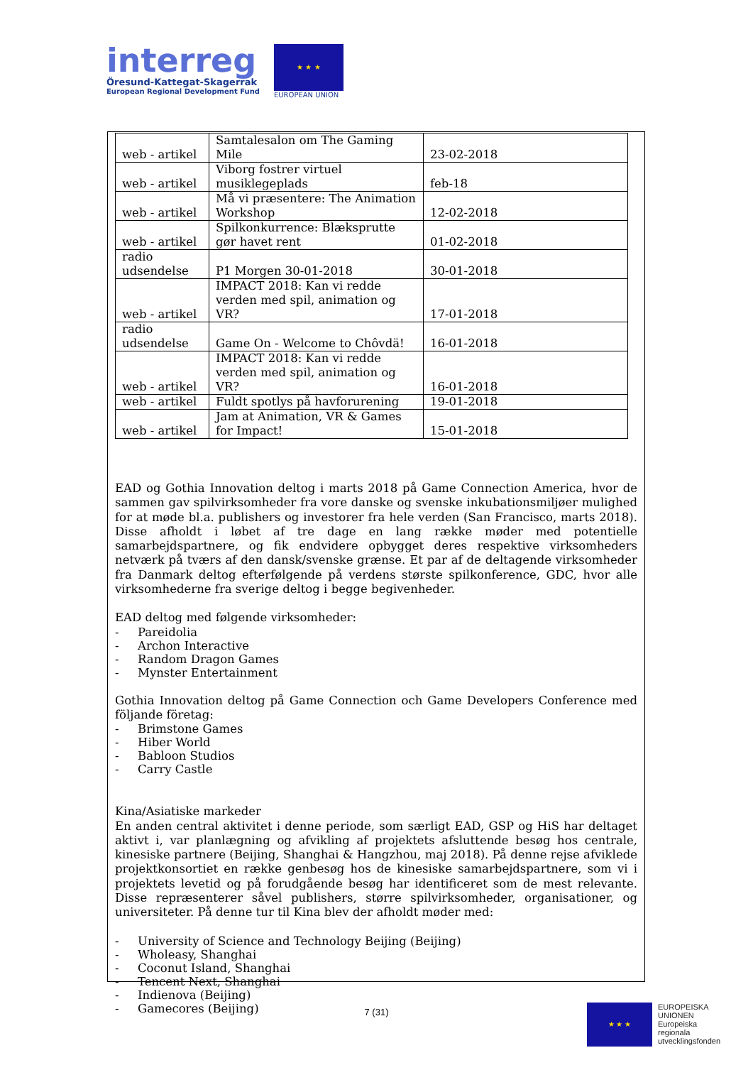interreg
Öresund-Kattegat-Skagerrak
European Regional Development Fund
★ ★ ★
EUROPEAN UNION
| web - artikel | Samtalesalon om The Gaming Mile | 23-02-2018 |
| web - artikel | Viborg fostrer virtuel musiklegeplads | feb-18 |
| web - artikel | Må vi præsentere: The Animation Workshop | 12-02-2018 |
| web - artikel | Spilkonkurrence: Blæksprutte gør havet rent | 01-02-2018 |
| radio udsendelse | P1 Morgen 30-01-2018 | 30-01-2018 |
| web - artikel | IMPACT 2018: Kan vi redde verden med spil, animation og VR? | 17-01-2018 |
| radio udsendelse | Game On - Welcome to Chôvdä! | 16-01-2018 |
| web - artikel | IMPACT 2018: Kan vi redde verden med spil, animation og VR? | 16-01-2018 |
| web - artikel | Fuldt spotlys på havforurening | 19-01-2018 |
| web - artikel | Jam at Animation, VR & Games for Impact! | 15-01-2018 |
EAD og Gothia Innovation deltog i marts 2018 på Game Connection America, hvor de sammen gav spilvirksomheder fra vore danske og svenske inkubationsmiljøer mulighed for at møde bl.a. publishers og investorer fra hele verden (San Francisco, marts 2018). Disse afholdt i løbet af tre dage en lang række møder med potentielle samarbejdspartnere, og fik endvidere opbygget deres respektive virksomheders netværk på tværs af den dansk/svenske grænse. Et par af de deltagende virksomheder fra Danmark deltog efterfølgende på verdens største spilkonference, GDC, hvor alle virksomhederne fra sverige deltog i begge begivenheder.
EAD deltog med følgende virksomheder:
- Pareidolia
- Archon Interactive
- Random Dragon Games
- Mynster Entertainment
Gothia Innovation deltog på Game Connection och Game Developers Conference med följande företag:
- Brimstone Games
- Hiber World
- Babloon Studios
- Carry Castle
Kina/Asiatiske markeder
En anden central aktivitet i denne periode, som særligt EAD, GSP og HiS har deltaget aktivt i, var planlægning og afvikling af projektets afsluttende besøg hos centrale, kinesiske partnere (Beijing, Shanghai & Hangzhou, maj 2018). På denne rejse afviklede projektkonsortiet en række genbesøg hos de kinesiske samarbejdspartnere, som vi i projektets levetid og på forudgående besøg har identificeret som de mest relevante. Disse repræsenterer såvel publishers, større spilvirksomheder, organisationer, og universiteter. På denne tur til Kina blev der afholdt møder med:
- University of Science and Technology Beijing (Beijing)
- Wholeasy, Shanghai
- Coconut Island, Shanghai
- Tencent Next, Shanghai
- Indienova (Beijing)
- Gamecores (Beijing)
7 (31)
★ ★ ★
EUROPEISKA
UNIONEN
Europeiska
regionala
utvecklingsfonden